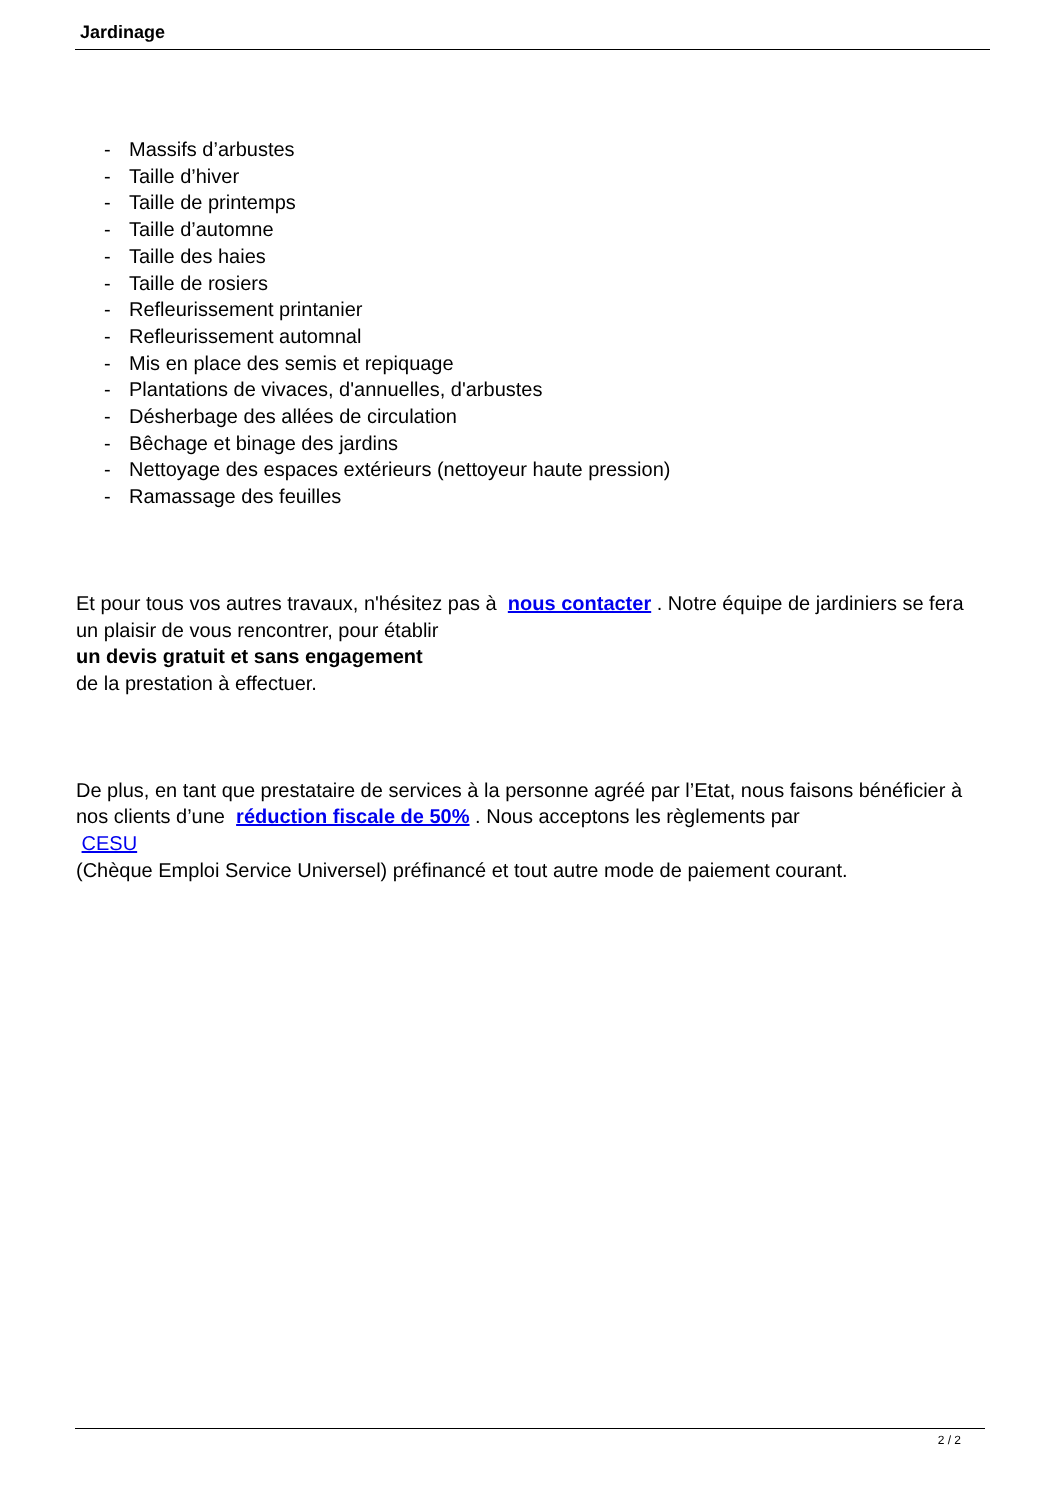Jardinage
- Massifs d’arbustes
- Taille d’hiver
- Taille de printemps
- Taille d’automne
- Taille des haies
- Taille de rosiers
- Refleurissement printanier
- Refleurissement automnal
- Mis en place des semis et repiquage
- Plantations de vivaces, d'annuelles, d'arbustes
- Désherbage des allées de circulation
- Bêchage et binage des jardins
- Nettoyage des espaces extérieurs (nettoyeur haute pression)
- Ramassage des feuilles
Et pour tous vos autres travaux, n'hésitez pas à nous contacter . Notre équipe de jardiniers se fera un plaisir de vous rencontrer, pour établir
un devis gratuit et sans engagement
de la prestation à effectuer.
De plus, en tant que prestataire de services à la personne agréé par l’Etat, nous faisons bénéficier à nos clients d’une réduction fiscale de 50% . Nous acceptons les règlements par
CESU
(Chèque Emploi Service Universel) préfinancé et tout autre mode de paiement courant.
2 / 2